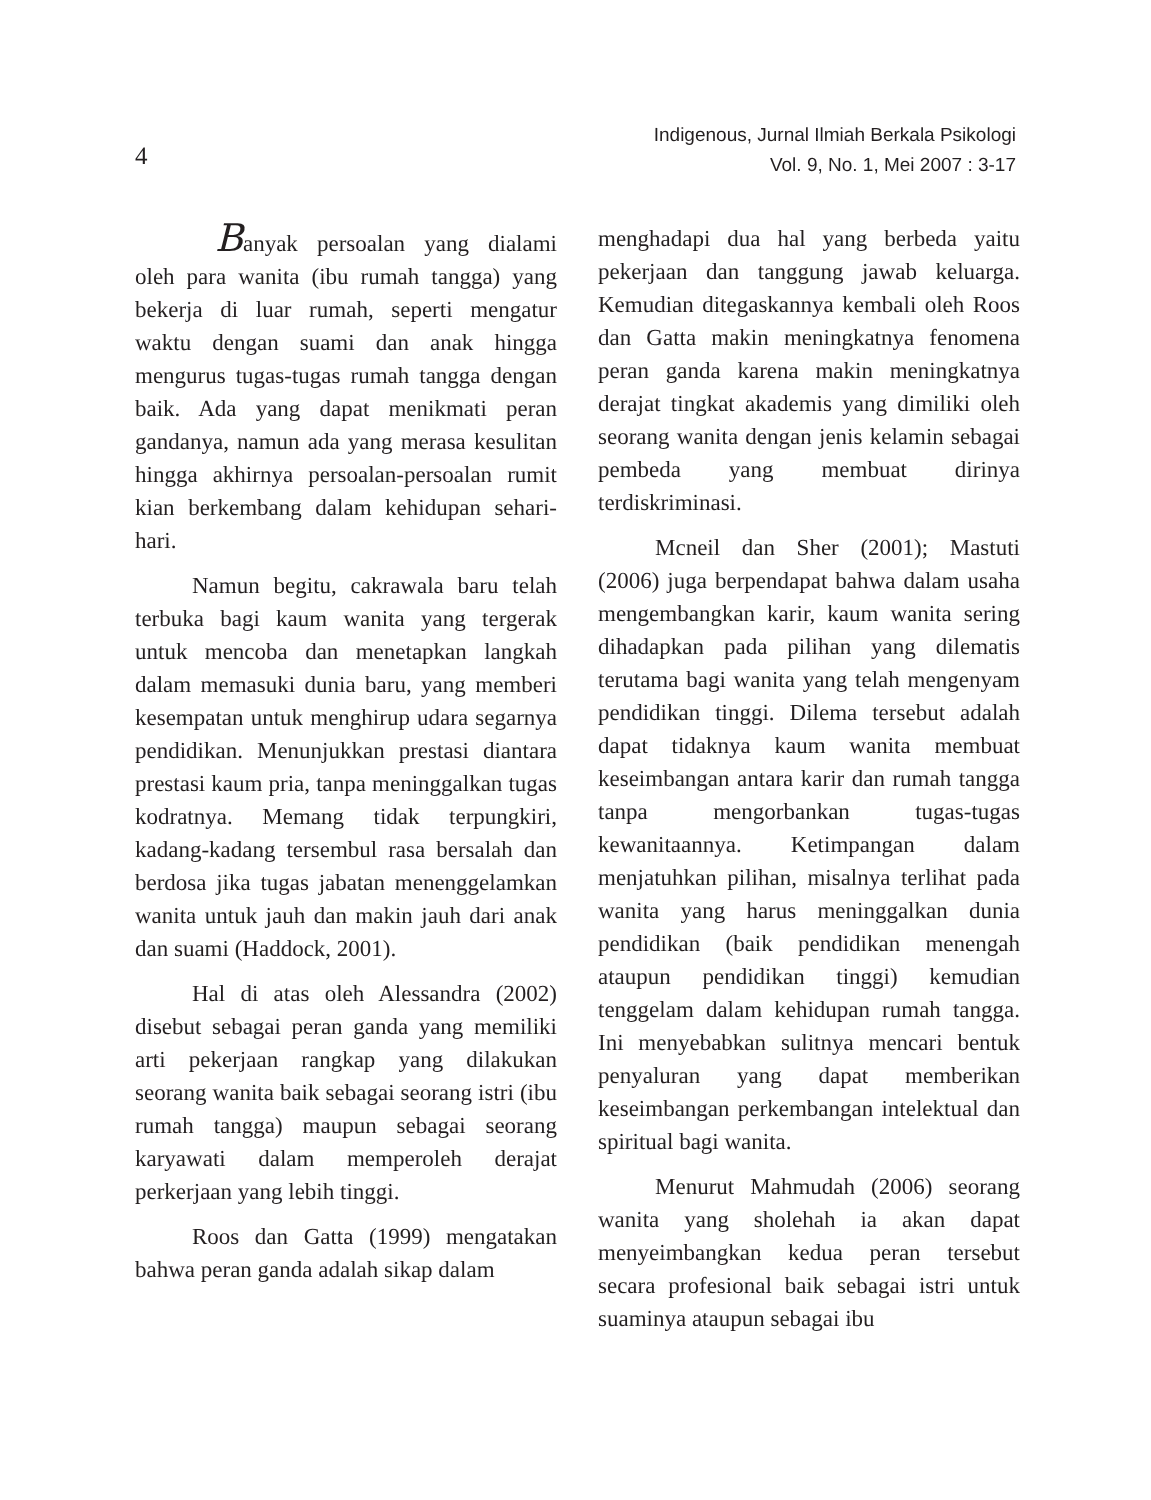4
Indigenous, Jurnal Ilmiah Berkala Psikologi
Vol. 9, No. 1, Mei 2007 : 3-17
Banyak persoalan yang dialami oleh para wanita (ibu rumah tangga) yang bekerja di luar rumah, seperti mengatur waktu dengan suami dan anak hingga mengurus tugas-tugas rumah tangga dengan baik. Ada yang dapat menikmati peran gandanya, namun ada yang merasa kesulitan hingga akhirnya persoalan-persoalan rumit kian berkembang dalam kehidupan sehari-hari.
Namun begitu, cakrawala baru telah terbuka bagi kaum wanita yang tergerak untuk mencoba dan menetapkan langkah dalam memasuki dunia baru, yang memberi kesempatan untuk menghirup udara segarnya pendidikan. Menunjukkan prestasi diantara prestasi kaum pria, tanpa meninggalkan tugas kodratnya. Memang tidak terpungkiri, kadang-kadang tersembul rasa bersalah dan berdosa jika tugas jabatan menenggelamkan wanita untuk jauh dan makin jauh dari anak dan suami (Haddock, 2001).
Hal di atas oleh Alessandra (2002) disebut sebagai peran ganda yang memiliki arti pekerjaan rangkap yang dilakukan seorang wanita baik sebagai seorang istri (ibu rumah tangga) maupun sebagai seorang karyawati dalam memperoleh derajat perkerjaan yang lebih tinggi.
Roos dan Gatta (1999) mengatakan bahwa peran ganda adalah sikap dalam
menghadapi dua hal yang berbeda yaitu pekerjaan dan tanggung jawab keluarga. Kemudian ditegaskannya kembali oleh Roos dan Gatta makin meningkatnya fenomena peran ganda karena makin meningkatnya derajat tingkat akademis yang dimiliki oleh seorang wanita dengan jenis kelamin sebagai pembeda yang membuat dirinya terdiskriminasi.
Mcneil dan Sher (2001); Mastuti (2006) juga berpendapat bahwa dalam usaha mengembangkan karir, kaum wanita sering dihadapkan pada pilihan yang dilematis terutama bagi wanita yang telah mengenyam pendidikan tinggi. Dilema tersebut adalah dapat tidaknya kaum wanita membuat keseimbangan antara karir dan rumah tangga tanpa mengorbankan tugas-tugas kewanitaannya. Ketimpangan dalam menjatuhkan pilihan, misalnya terlihat pada wanita yang harus meninggalkan dunia pendidikan (baik pendidikan menengah ataupun pendidikan tinggi) kemudian tenggelam dalam kehidupan rumah tangga. Ini menyebabkan sulitnya mencari bentuk penyaluran yang dapat memberikan keseimbangan perkembangan intelektual dan spiritual bagi wanita.
Menurut Mahmudah (2006) seorang wanita yang sholehah ia akan dapat menyeimbangkan kedua peran tersebut secara profesional baik sebagai istri untuk suaminya ataupun sebagai ibu